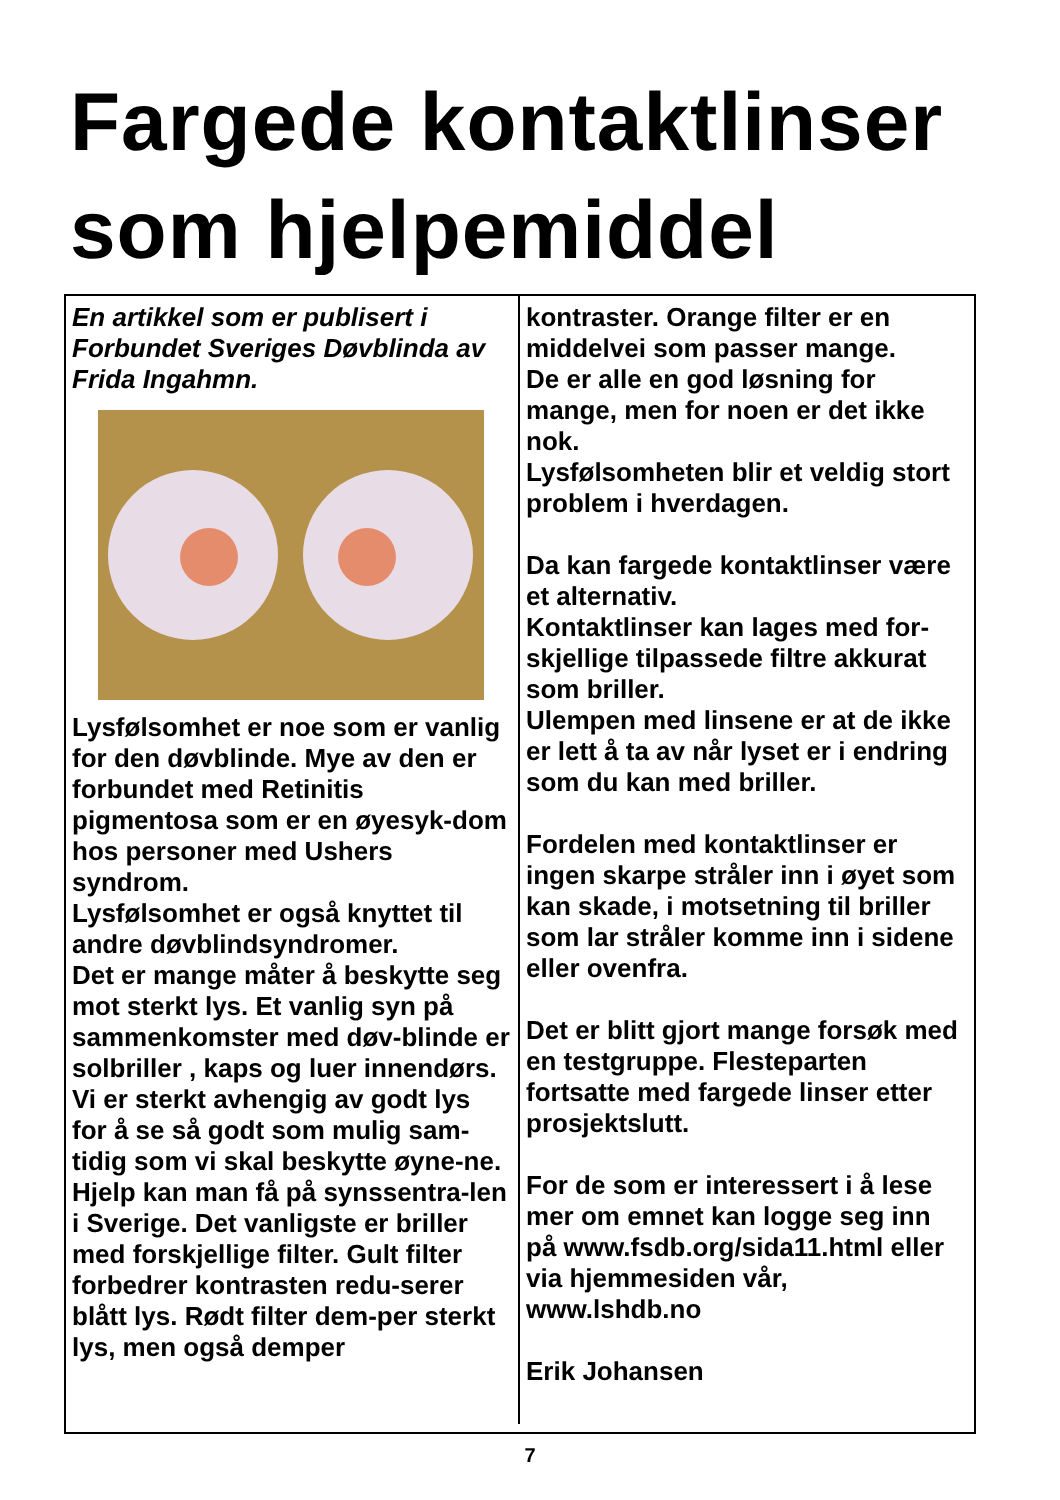Fargede kontaktlinser som hjelpemiddel
En artikkel som er publisert i Forbundet Sveriges Døvblinda av Frida Ingahmn.
Lysfølsomhet er noe som er vanlig for den døvblinde. Mye av den er forbundet med Retinitis pigmentosa som er en øyesyk-dom hos personer med Ushers syndrom.
Lysfølsomhet er også knyttet til andre døvblindsyndromer.
Det er mange måter å beskytte seg mot sterkt lys. Et vanlig syn på sammenkomster med døv-blinde er solbriller , kaps og luer innendørs.
Vi er sterkt avhengig av godt lys for å se så godt som mulig sam-tidig som vi skal beskytte øyne-ne.
Hjelp kan man få på synssentra-len i Sverige. Det vanligste er briller med forskjellige filter. Gult filter forbedrer kontrasten redu-serer blått lys. Rødt filter dem-per sterkt lys, men også demper
kontraster. Orange filter er en middelvei som passer mange.
De er alle en god løsning for mange, men for noen er det ikke nok.
Lysfølsomheten blir et veldig stort problem i hverdagen.
Da kan fargede kontaktlinser være et alternativ.
Kontaktlinser kan lages med for-skjellige tilpassede filtre akkurat som briller.
Ulempen med linsene er at de ikke er lett å ta av når lyset er i endring som du kan med briller.
Fordelen med kontaktlinser er ingen skarpe stråler inn i øyet som kan skade, i motsetning til briller som lar stråler komme inn i sidene eller ovenfra.
Det er blitt gjort mange forsøk med en testgruppe. Flesteparten fortsatte med fargede linser etter prosjektslutt.
For de som er interessert i å lese mer om emnet kan logge seg inn på www.fsdb.org/sida11.html eller via hjemmesiden vår, www.lshdb.no
Erik Johansen
7